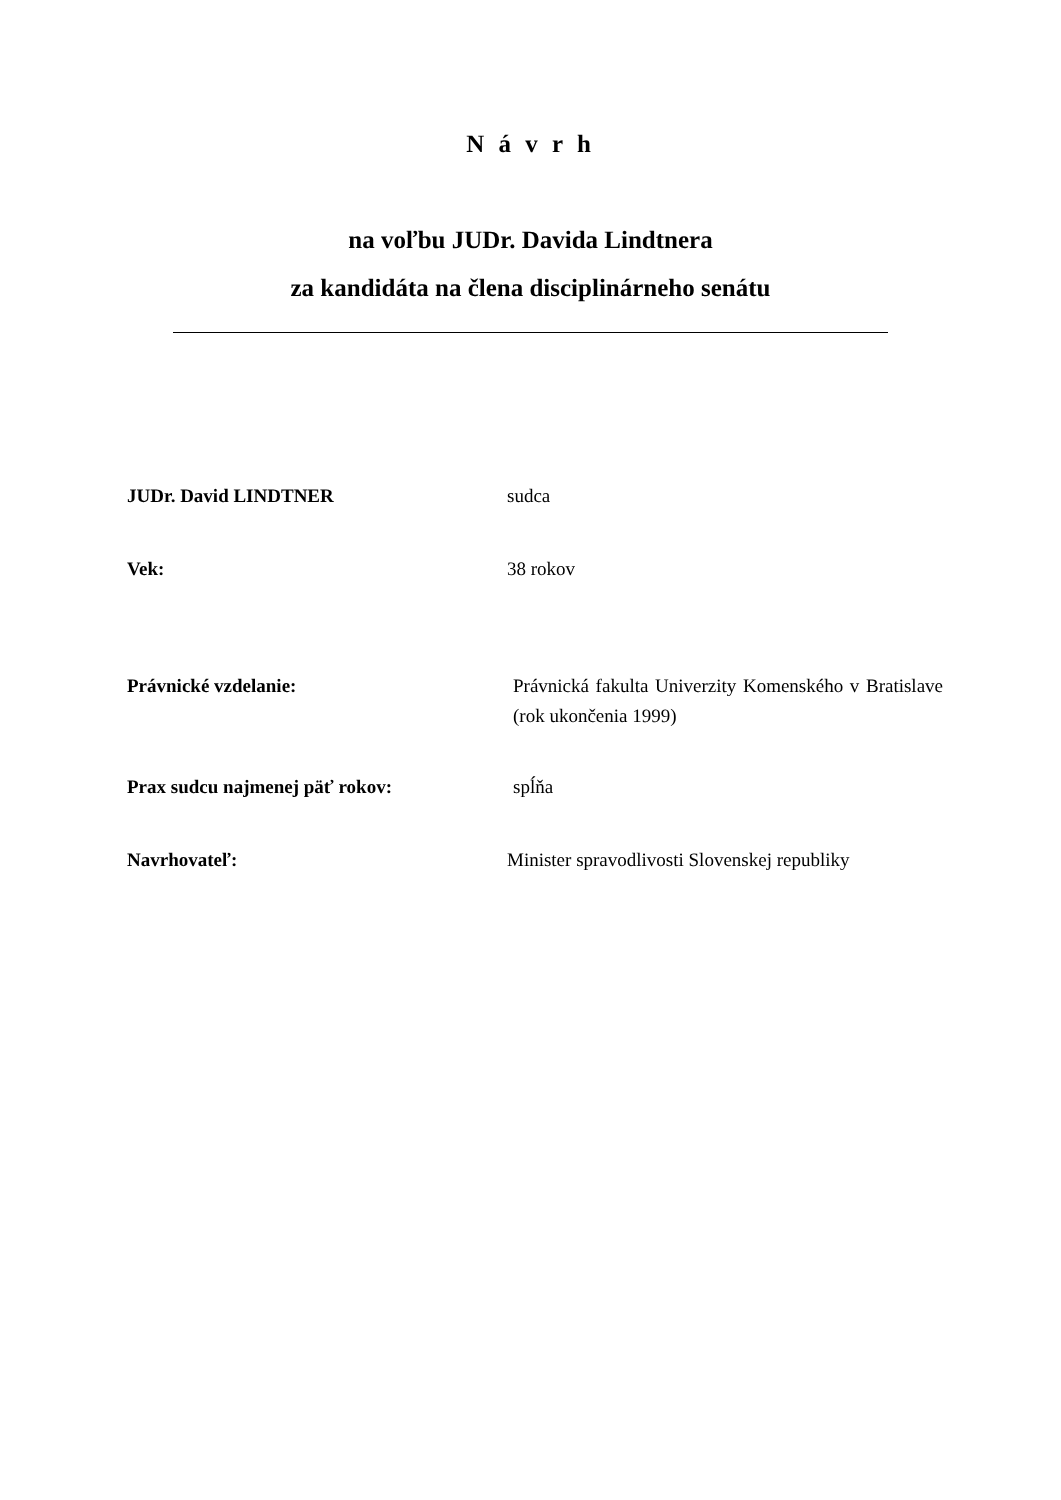N á v r h
na voľbu JUDr. Davida Lindtnera
za kandidáta na člena disciplinárneho senátu
JUDr. David LINDTNER sudca
Vek: 38 rokov
Právnické vzdelanie: Právnická fakulta Univerzity Komenského v Bratislave (rok ukončenia 1999)
Prax sudcu najmenej päť rokov: spĺňa
Navrhovateľ: Minister spravodlivosti Slovenskej republiky